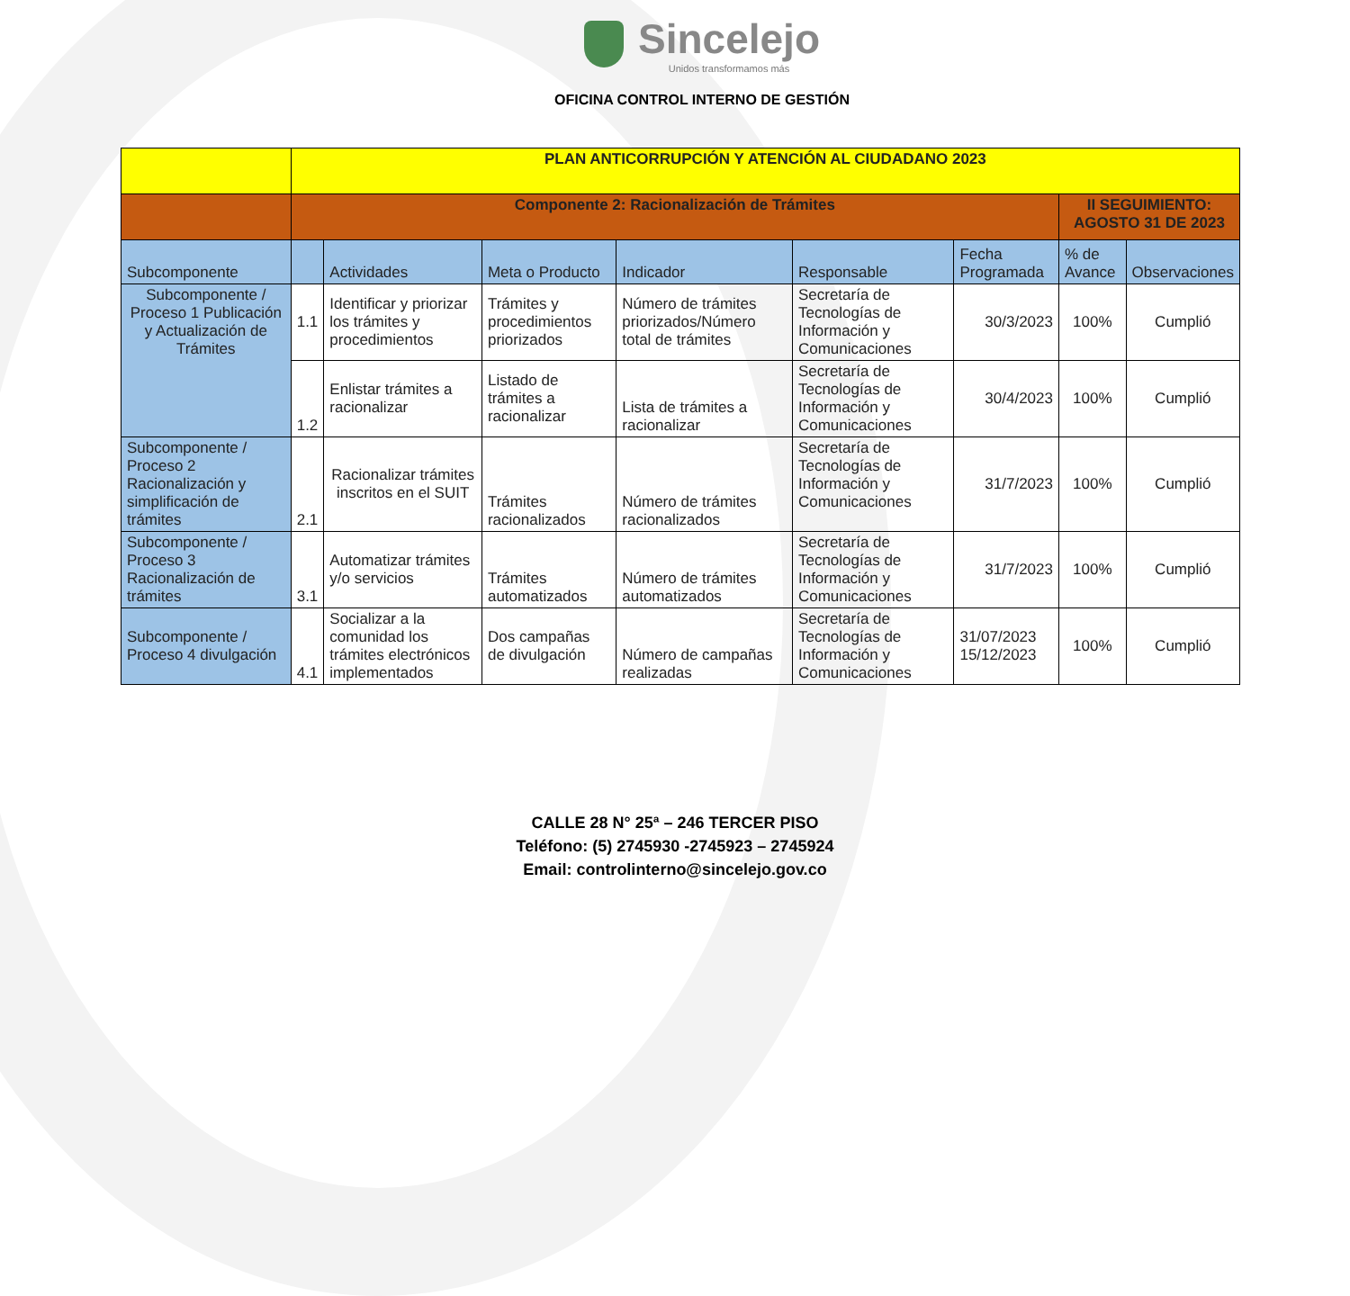Sincelejo
Unidos transformamos más
OFICINA CONTROL INTERNO DE GESTIÓN
| | PLAN ANTICORRUPCIÓN Y ATENCIÓN AL CIUDADANO 2023 | | | | | | | |
| | Componente 2: Racionalización de Trámites | | | | | | II SEGUIMIENTO: AGOSTO 31 DE 2023 | |
| Subcomponente | | Actividades | Meta o Producto | Indicador | Responsable | Fecha Programada | % de Avance | Observaciones |
| Subcomponente / Proceso 1 Publicación y Actualización de Trámites | 1.1 | Identificar y priorizar los trámites y procedimientos | Trámites y procedimientos priorizados | Número de trámites priorizados/Número total de trámites | Secretaría de Tecnologías de Información y Comunicaciones | 30/3/2023 | 100% | Cumplió |
| | 1.2 | Enlistar trámites a racionalizar | Listado de trámites a racionalizar | Lista de trámites a racionalizar | Secretaría de Tecnologías de Información y Comunicaciones | 30/4/2023 | 100% | Cumplió |
| Subcomponente / Proceso 2 Racionalización y simplificación de trámites | 2.1 | Racionalizar trámites inscritos en el SUIT | Trámites racionalizados | Número de trámites racionalizados | Secretaría de Tecnologías de Información y Comunicaciones | 31/7/2023 | 100% | Cumplió |
| Subcomponente / Proceso 3 Racionalización de trámites | 3.1 | Automatizar trámites y/o servicios | Trámites automatizados | Número de trámites automatizados | Secretaría de Tecnologías de Información y Comunicaciones | 31/7/2023 | 100% | Cumplió |
| Subcomponente / Proceso 4 divulgación | 4.1 | Socializar a la comunidad los trámites electrónicos implementados | Dos campañas de divulgación | Número de campañas realizadas | Secretaría de Tecnologías de Información y Comunicaciones | 31/07/2023 15/12/2023 | 100% | Cumplió |
CALLE 28 N° 25ª – 246 TERCER PISO
Teléfono: (5) 2745930 -2745923 – 2745924
Email: controlinterno@sincelejo.gov.co